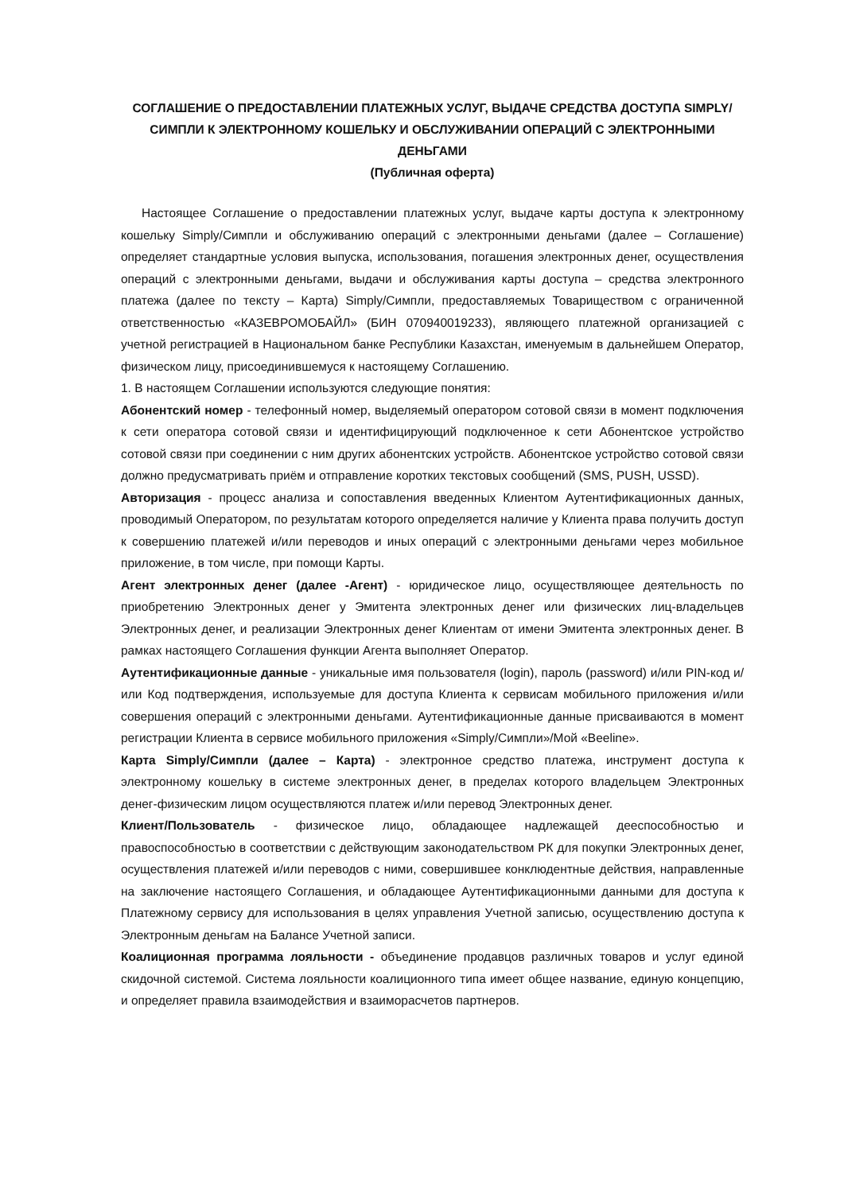СОГЛАШЕНИЕ О ПРЕДОСТАВЛЕНИИ ПЛАТЕЖНЫХ УСЛУГ, ВЫДАЧЕ СРЕДСТВА ДОСТУПА SIMPLY/СИМПЛИ К ЭЛЕКТРОННОМУ КОШЕЛЬКУ И ОБСЛУЖИВАНИИ ОПЕРАЦИЙ С ЭЛЕКТРОННЫМИ ДЕНЬГАМИ
(Публичная оферта)
Настоящее Соглашение о предоставлении платежных услуг, выдаче карты доступа к электронному кошельку Simply/Симпли и обслуживанию операций с электронными деньгами (далее – Соглашение) определяет стандартные условия выпуска, использования, погашения электронных денег, осуществления операций с электронными деньгами, выдачи и обслуживания карты доступа – средства электронного платежа (далее по тексту – Карта) Simply/Симпли, предоставляемых Товариществом с ограниченной ответственностью «КАЗЕВРОМОБАЙЛ» (БИН 070940019233), являющего платежной организацией с учетной регистрацией в Национальном банке Республики Казахстан, именуемым в дальнейшем Оператор, физическом лицу, присоединившемуся к настоящему Соглашению.
1. В настоящем Соглашении используются следующие понятия:
Абонентский номер - телефонный номер, выделяемый оператором сотовой связи в момент подключения к сети оператора сотовой связи и идентифицирующий подключенное к сети Абонентское устройство сотовой связи при соединении с ним других абонентских устройств. Абонентское устройство сотовой связи должно предусматривать приём и отправление коротких текстовых сообщений (SMS, PUSH, USSD).
Авторизация - процесс анализа и сопоставления введенных Клиентом Аутентификационных данных, проводимый Оператором, по результатам которого определяется наличие у Клиента права получить доступ к совершению платежей и/или переводов и иных операций с электронными деньгами через мобильное приложение, в том числе, при помощи Карты.
Агент электронных денег (далее -Агент) - юридическое лицо, осуществляющее деятельность по приобретению Электронных денег у Эмитента электронных денег или физических лиц-владельцев Электронных денег, и реализации Электронных денег Клиентам от имени Эмитента электронных денег. В рамках настоящего Соглашения функции Агента выполняет Оператор.
Аутентификационные данные - уникальные имя пользователя (login), пароль (password) и/или PIN-код и/или Код подтверждения, используемые для доступа Клиента к сервисам мобильного приложения и/или совершения операций с электронными деньгами. Аутентификационные данные присваиваются в момент регистрации Клиента в сервисе мобильного приложения «Simply/Симпли»/Мой «Beeline».
Карта Simply/Симпли (далее – Карта) - электронное средство платежа, инструмент доступа к электронному кошельку в системе электронных денег, в пределах которого владельцем Электронных денег-физическим лицом осуществляются платеж и/или перевод Электронных денег.
Клиент/Пользователь - физическое лицо, обладающее надлежащей дееспособностью и правоспособностью в соответствии с действующим законодательством РК для покупки Электронных денег, осуществления платежей и/или переводов с ними, совершившее конклюдентные действия, направленные на заключение настоящего Соглашения, и обладающее Аутентификационными данными для доступа к Платежному сервису для использования в целях управления Учетной записью, осуществлению доступа к Электронным деньгам на Балансе Учетной записи.
Коалиционная программа лояльности - объединение продавцов различных товаров и услуг единой скидочной системой. Система лояльности коалиционного типа имеет общее название, единую концепцию, и определяет правила взаимодействия и взаиморасчетов партнеров.